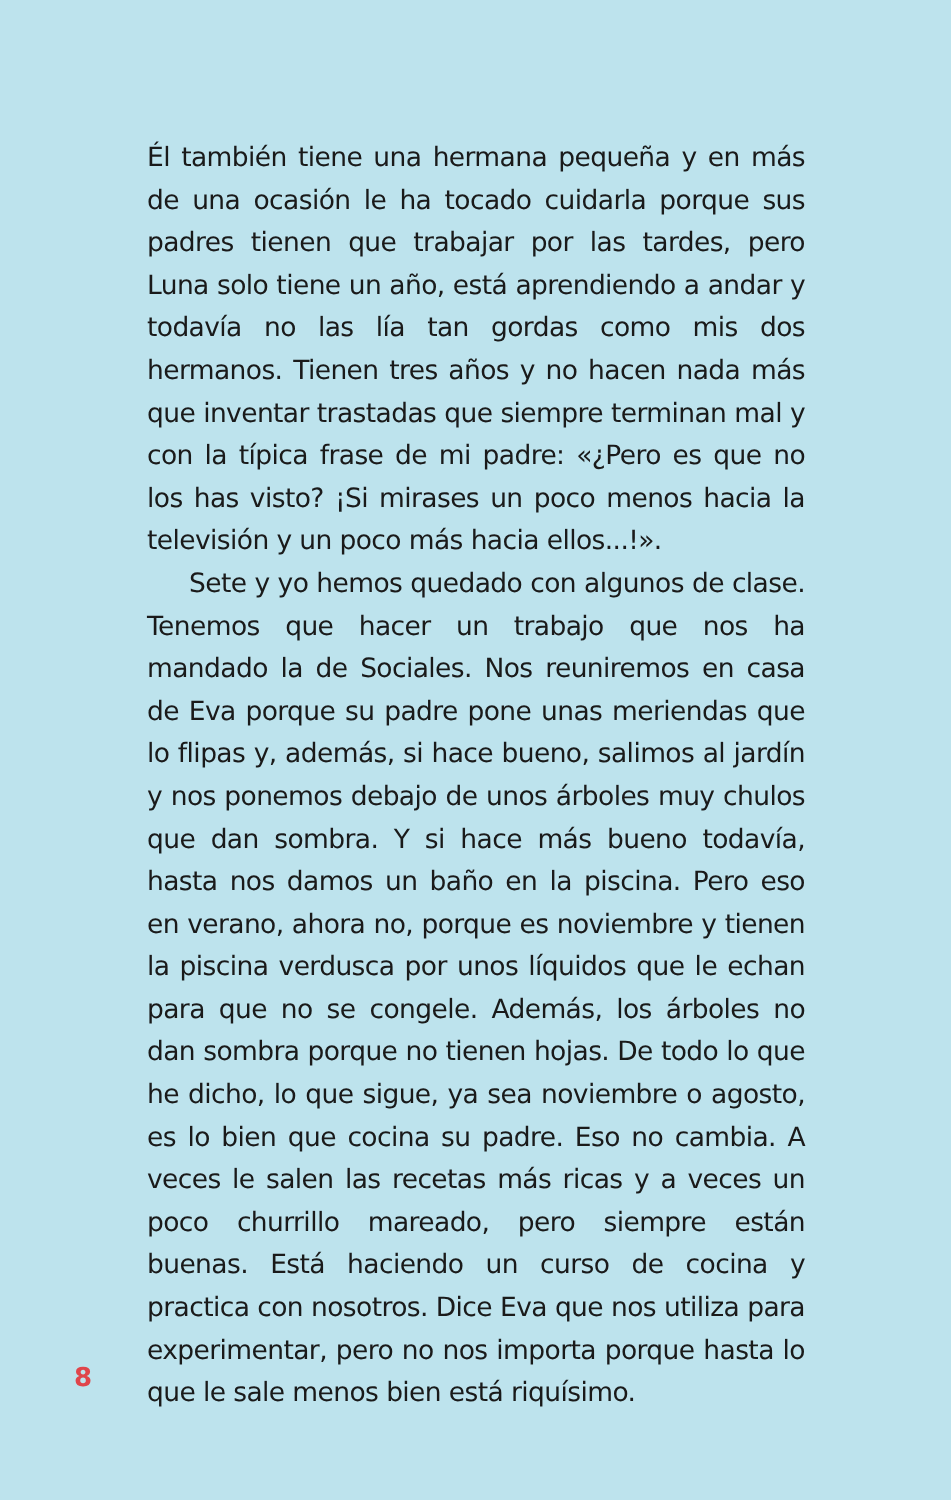Él también tiene una hermana pequeña y en más de una ocasión le ha tocado cuidarla porque sus padres tienen que trabajar por las tardes, pero Luna solo tiene un año, está aprendiendo a andar y todavía no las lía tan gordas como mis dos hermanos. Tienen tres años y no hacen nada más que inventar trastadas que siempre terminan mal y con la típica frase de mi padre: «¿Pero es que no los has visto? ¡Si mirases un poco menos hacia la televisión y un poco más hacia ellos...!».
Sete y yo hemos quedado con algunos de clase. Tenemos que hacer un trabajo que nos ha mandado la de Sociales. Nos reuniremos en casa de Eva porque su padre pone unas meriendas que lo flipas y, además, si hace bueno, salimos al jardín y nos ponemos debajo de unos árboles muy chulos que dan sombra. Y si hace más bueno todavía, hasta nos damos un baño en la piscina. Pero eso en verano, ahora no, porque es noviembre y tienen la piscina verdusca por unos líquidos que le echan para que no se congele. Además, los árboles no dan sombra porque no tienen hojas. De todo lo que he dicho, lo que sigue, ya sea noviembre o agosto, es lo bien que cocina su padre. Eso no cambia. A veces le salen las recetas más ricas y a veces un poco churrillo mareado, pero siempre están buenas. Está haciendo un curso de cocina y practica con nosotros. Dice Eva que nos utiliza para experimentar, pero no nos importa porque hasta lo que le sale menos bien está riquísimo.
8